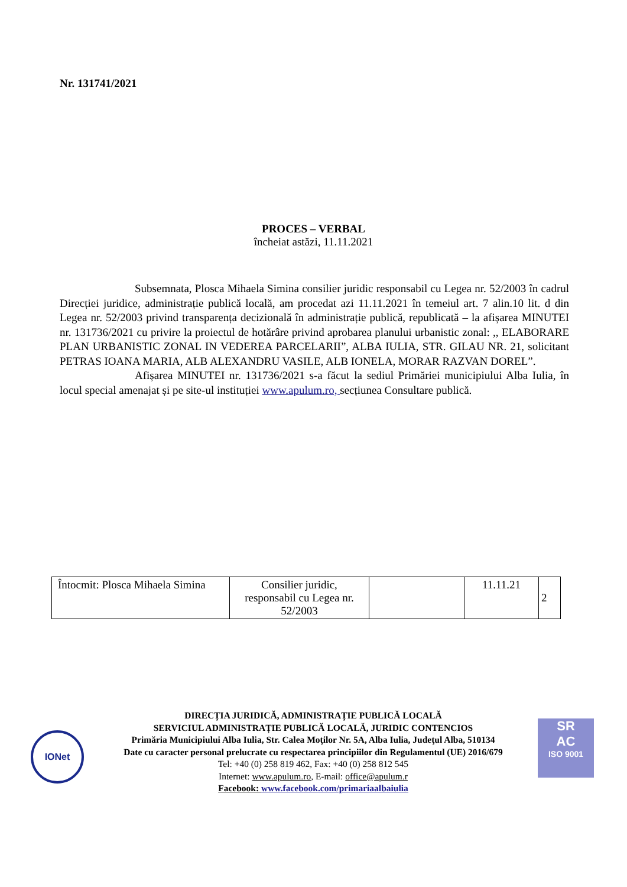Nr. 131741/2021
PROCES – VERBAL
încheiat astăzi, 11.11.2021
Subsemnata, Plosca Mihaela Simina consilier juridic responsabil cu Legea nr. 52/2003 în cadrul Direcției juridice, administrație publică locală, am procedat azi 11.11.2021 în temeiul art. 7 alin.10 lit. d din Legea nr. 52/2003 privind transparența decizională în administrație publică, republicată – la afișarea MINUTEI nr. 131736/2021 cu privire la proiectul de hotărâre privind aprobarea planului urbanistic zonal: ,, ELABORARE PLAN URBANISTIC ZONAL IN VEDEREA PARCELARII”, ALBA IULIA, STR. GILAU NR. 21, solicitant PETRAS IOANA MARIA, ALB ALEXANDRU VASILE, ALB IONELA, MORAR RAZVAN DOREL”.
Afișarea MINUTEI nr. 131736/2021 s-a făcut la sediul Primăriei municipiului Alba Iulia, în locul special amenajat și pe site-ul instituției www.apulum.ro, secțiunea Consultare publică.
| Întocmit: Plosca Mihaela Simina | Consilier juridic, responsabil cu Legea nr. 52/2003 | | 11.11.21 | 2 |
IONet
SR
AC
ISO 9001
DIRECȚIA JURIDICĂ, ADMINISTRAȚIE PUBLICĂ LOCALĂ
SERVICIUL ADMINISTRAȚIE PUBLICĂ LOCALĂ, JURIDIC CONTENCIOS
Primăria Municipiului Alba Iulia, Str. Calea Moţilor Nr. 5A, Alba Iulia, Judeţul Alba, 510134
Date cu caracter personal prelucrate cu respectarea principiilor din Regulamentul (UE) 2016/679
Tel: +40 (0) 258 819 462, Fax: +40 (0) 258 812 545
Internet: www.apulum.ro, E-mail: office@apulum.r
Facebook: www.facebook.com/primariaalbaiulia